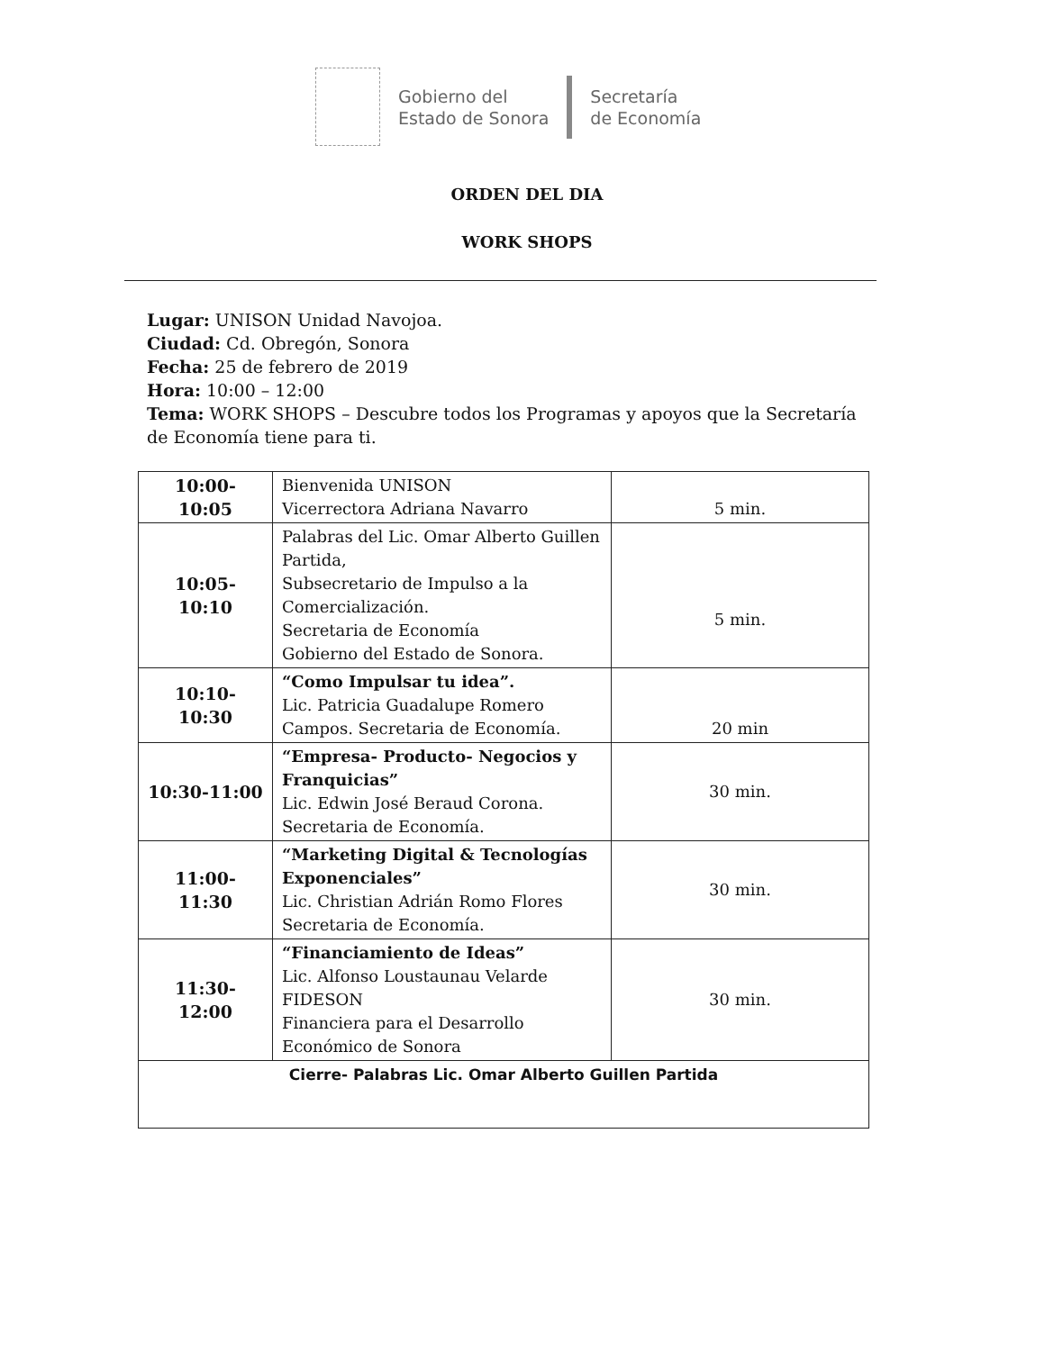Gobierno del
Estado de Sonora
Secretaría
de Economía
ORDEN DEL DIA
WORK SHOPS
Lugar: UNISON Unidad Navojoa.
Ciudad: Cd. Obregón, Sonora
Fecha: 25 de febrero de 2019
Hora: 10:00 – 12:00
Tema: WORK SHOPS – Descubre todos los Programas y apoyos que la Secretaría de Economía tiene para ti.
| 10:00- 10:05 | Bienvenida UNISON Vicerrectora Adriana Navarro | 5 min. |
| 10:05- 10:10 | Palabras del Lic. Omar Alberto Guillen Partida, Subsecretario de Impulso a la Comercialización. Secretaria de Economía Gobierno del Estado de Sonora. | 5 min. |
| 10:10- 10:30 | “Como Impulsar tu idea”. Lic. Patricia Guadalupe Romero Campos. Secretaria de Economía. | 20 min |
| 10:30-11:00 | “Empresa- Producto- Negocios y Franquicias” Lic. Edwin José Beraud Corona. Secretaria de Economía. | 30 min. |
| 11:00- 11:30 | “Marketing Digital & Tecnologías Exponenciales” Lic. Christian Adrián Romo Flores Secretaria de Economía. | 30 min. |
| 11:30- 12:00 | “Financiamiento de Ideas” Lic. Alfonso Loustaunau Velarde FIDESON Financiera para el Desarrollo Económico de Sonora | 30 min. |
| Cierre- Palabras Lic. Omar Alberto Guillen Partida | | |